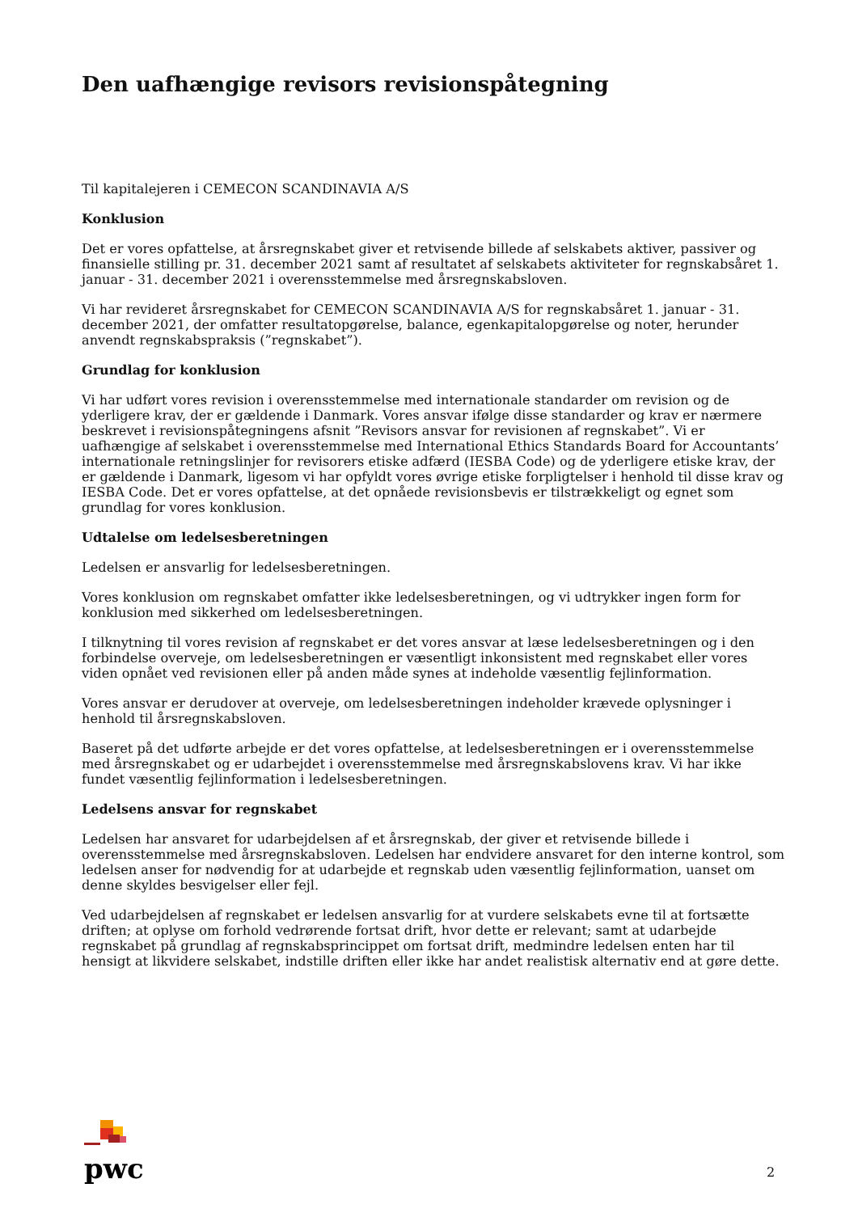Den uafhængige revisors revisionspåtegning
Til kapitalejeren i CEMECON SCANDINAVIA A/S
Konklusion
Det er vores opfattelse, at årsregnskabet giver et retvisende billede af selskabets aktiver, passiver og finansielle stilling pr. 31. december 2021 samt af resultatet af selskabets aktiviteter for regnskabsåret 1. januar - 31. december 2021 i overensstemmelse med årsregnskabsloven.
Vi har revideret årsregnskabet for CEMECON SCANDINAVIA A/S for regnskabsåret 1. januar - 31. december 2021, der omfatter resultatopgørelse, balance, egenkapitalopgørelse og noter, herunder anvendt regnskabspraksis (”regnskabet”).
Grundlag for konklusion
Vi har udført vores revision i overensstemmelse med internationale standarder om revision og de yderligere krav, der er gældende i Danmark. Vores ansvar ifølge disse standarder og krav er nærmere beskrevet i revisionspåtegningens afsnit ”Revisors ansvar for revisionen af regnskabet”. Vi er uafhængige af selskabet i overensstemmelse med International Ethics Standards Board for Accountants’ internationale retningslinjer for revisorers etiske adfærd (IESBA Code) og de yderligere etiske krav, der er gældende i Danmark, ligesom vi har opfyldt vores øvrige etiske forpligtelser i henhold til disse krav og IESBA Code. Det er vores opfattelse, at det opnåede revisionsbevis er tilstrækkeligt og egnet som grundlag for vores konklusion.
Udtalelse om ledelsesberetningen
Ledelsen er ansvarlig for ledelsesberetningen.
Vores konklusion om regnskabet omfatter ikke ledelsesberetningen, og vi udtrykker ingen form for konklusion med sikkerhed om ledelsesberetningen.
I tilknytning til vores revision af regnskabet er det vores ansvar at læse ledelsesberetningen og i den forbindelse overveje, om ledelsesberetningen er væsentligt inkonsistent med regnskabet eller vores viden opnået ved revisionen eller på anden måde synes at indeholde væsentlig fejlinformation.
Vores ansvar er derudover at overveje, om ledelsesberetningen indeholder krævede oplysninger i henhold til årsregnskabsloven.
Baseret på det udførte arbejde er det vores opfattelse, at ledelsesberetningen er i overensstemmelse med årsregnskabet og er udarbejdet i overensstemmelse med årsregnskabslovens krav. Vi har ikke fundet væsentlig fejlinformation i ledelsesberetningen.
Ledelsens ansvar for regnskabet
Ledelsen har ansvaret for udarbejdelsen af et årsregnskab, der giver et retvisende billede i overensstemmelse med årsregnskabsloven. Ledelsen har endvidere ansvaret for den interne kontrol, som ledelsen anser for nødvendig for at udarbejde et regnskab uden væsentlig fejlinformation, uanset om denne skyldes besvigelser eller fejl.
Ved udarbejdelsen af regnskabet er ledelsen ansvarlig for at vurdere selskabets evne til at fortsætte driften; at oplyse om forhold vedrørende fortsat drift, hvor dette er relevant; samt at udarbejde regnskabet på grundlag af regnskabsprincippet om fortsat drift, medmindre ledelsen enten har til hensigt at likvidere selskabet, indstille driften eller ikke har andet realistisk alternativ end at gøre dette.
pwc
2